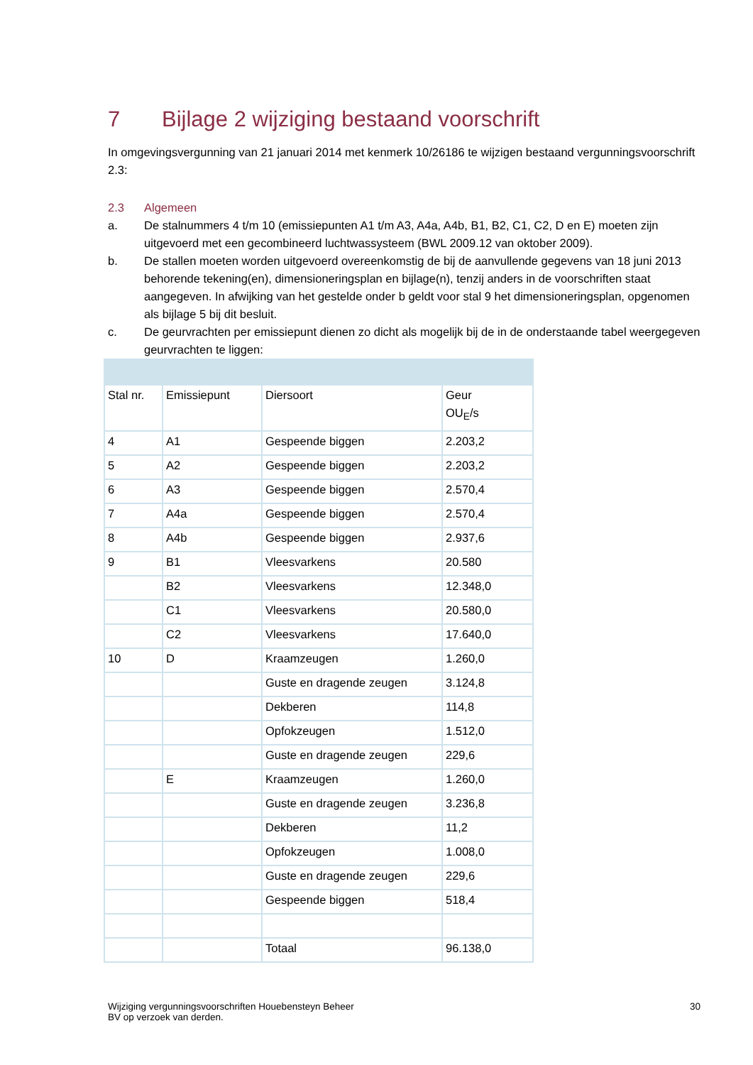7 Bijlage 2 wijziging bestaand voorschrift
In omgevingsvergunning van 21 januari 2014 met kenmerk 10/26186 te wijzigen bestaand vergunningsvoorschrift 2.3:
2.3 Algemeen
a. De stalnummers 4 t/m 10 (emissiepunten A1 t/m A3, A4a, A4b, B1, B2, C1, C2, D en E) moeten zijn uitgevoerd met een gecombineerd luchtwassysteem (BWL 2009.12 van oktober 2009).
b. De stallen moeten worden uitgevoerd overeenkomstig de bij de aanvullende gegevens van 18 juni 2013 behorende tekening(en), dimensioneringsplan en bijlage(n), tenzij anders in de voorschriften staat aangegeven. In afwijking van het gestelde onder b geldt voor stal 9 het dimensioneringsplan, opgenomen als bijlage 5 bij dit besluit.
c. De geurvrachten per emissiepunt dienen zo dicht als mogelijk bij de in de onderstaande tabel weergegeven geurvrachten te liggen:
| Stal nr. | Emissiepunt | Diersoort | Geur OU<sub>E</sub>/s |
| --- | --- | --- | --- |
| 4 | A1 | Gespeende biggen | 2.203,2 |
| 5 | A2 | Gespeende biggen | 2.203,2 |
| 6 | A3 | Gespeende biggen | 2.570,4 |
| 7 | A4a | Gespeende biggen | 2.570,4 |
| 8 | A4b | Gespeende biggen | 2.937,6 |
| 9 | B1 | Vleesvarkens | 20.580 |
| | B2 | Vleesvarkens | 12.348,0 |
| | C1 | Vleesvarkens | 20.580,0 |
| | C2 | Vleesvarkens | 17.640,0 |
| 10 | D | Kraamzeugen | 1.260,0 |
| | | Guste en dragende zeugen | 3.124,8 |
| | | Dekberen | 114,8 |
| | | Opfokzeugen | 1.512,0 |
| | | Guste en dragende zeugen | 229,6 |
| | E | Kraamzeugen | 1.260,0 |
| | | Guste en dragende zeugen | 3.236,8 |
| | | Dekberen | 11,2 |
| | | Opfokzeugen | 1.008,0 |
| | | Guste en dragende zeugen | 229,6 |
| | | Gespeende biggen | 518,4 |
| | | Totaal | 96.138,0 |
Wijziging vergunningsvoorschriften Houebensteyn Beheer
BV op verzoek van derden.
30